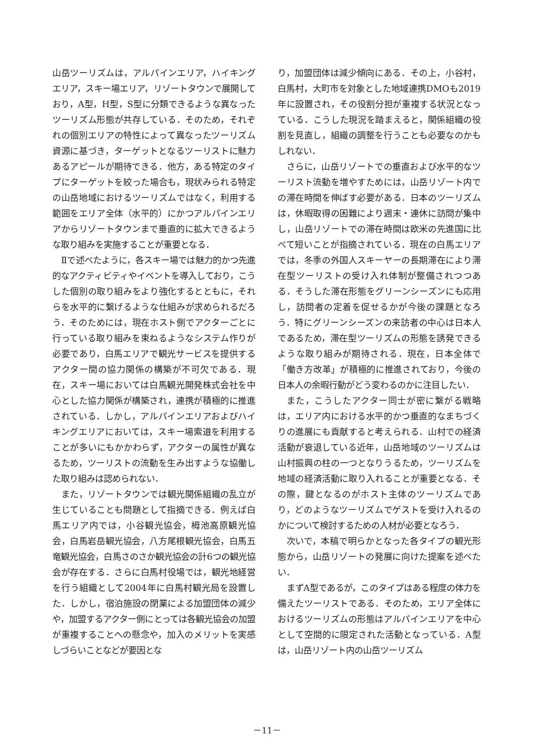山岳ツーリズムは，アルパインエリア，ハイキングエリア，スキー場エリア，リゾートタウンで展開しており，A型，H型，S型に分類できるような異なったツーリズム形態が共存している．そのため，それぞれの個別エリアの特性によって異なったツーリズム資源に基づき，ターゲットとなるツーリストに魅力あるアピールが期待できる．他方，ある特定のタイプにターゲットを絞った場合も，現状みられる特定の山岳地域におけるツーリズムではなく，利用する範囲をエリア全体（水平的）にかつアルパインエリアからリゾートタウンまで垂直的に拡大できるような取り組みを実施することが重要となる．
Ⅱで述べたように，各スキー場では魅力的かつ先進的なアクティビティやイベントを導入しており，こうした個別の取り組みをより強化するとともに，それらを水平的に繋げるような仕組みが求められるだろう．そのためには，現在ホスト側でアクターごとに行っている取り組みを束ねるようなシステム作りが必要であり，白馬エリアで観光サービスを提供するアクター間の協力関係の構築が不可欠である．現在，スキー場においては白馬観光開発株式会社を中心とした協力関係が構築され，連携が積極的に推進されている．しかし，アルパインエリアおよびハイキングエリアにおいては，スキー場索道を利用することが多いにもかかわらず，アクターの属性が異なるため，ツーリストの流動を生み出すような協働した取り組みは認められない．
また，リゾートタウンでは観光関係組織の乱立が生じていることも問題として指摘できる．例えば白馬エリア内では，小谷観光協会，栂池高原観光協会，白馬岩岳観光協会，八方尾根観光協会，白馬五竜観光協会，白馬さのさか観光協会の計6つの観光協会が存在する．さらに白馬村役場では，観光地経営を行う組織として2004年に白馬村観光局を設置した．しかし，宿泊施設の閉業による加盟団体の減少や，加盟するアクター側にとっては各観光協会の加盟が重複することへの懸念や，加入のメリットを実感しづらいことなどが要因とな
り，加盟団体は減少傾向にある．その上，小谷村，白馬村，大町市を対象とした地域連携DMOも2019年に設置され，その役割分担が重複する状況となっている．こうした現況を踏まえると，関係組織の役割を見直し，組織の調整を行うことも必要なのかもしれない．
さらに，山岳リゾートでの垂直および水平的なツーリスト流動を増やすためには，山岳リゾート内での滞在時間を伸ばす必要がある．日本のツーリズムは，休暇取得の困難により週末・連休に訪問が集中し，山岳リゾートでの滞在時間は欧米の先進国に比べて短いことが指摘されている．現在の白馬エリアでは，冬季の外国人スキーヤーの長期滞在により滞在型ツーリストの受け入れ体制が整備されつつある．そうした滞在形態をグリーンシーズンにも応用し，訪問者の定着を促せるかが今後の課題となろう．特にグリーンシーズンの来訪者の中心は日本人であるため，滞在型ツーリズムの形態を誘発できるような取り組みが期待される．現在，日本全体で「働き方改革」が積極的に推進されており，今後の日本人の余暇行動がどう変わるのかに注目したい．
また，こうしたアクター同士が密に繋がる戦略は，エリア内における水平的かつ垂直的なまちづくりの進展にも貢献すると考えられる．山村での経済活動が衰退している近年，山岳地域のツーリズムは山村振興の柱の一つとなりうるため，ツーリズムを地域の経済活動に取り入れることが重要となる．その際，鍵となるのがホスト主体のツーリズムであり，どのようなツーリズムでゲストを受け入れるのかについて検討するための人材が必要となろう．
次いで，本稿で明らかとなった各タイプの観光形態から，山岳リゾートの発展に向けた提案を述べたい．
まずA型であるが，このタイプはある程度の体力を備えたツーリストである．そのため，エリア全体におけるツーリズムの形態はアルパインエリアを中心として空間的に限定された活動となっている．A型は，山岳リゾート内の山岳ツーリズム
－11－